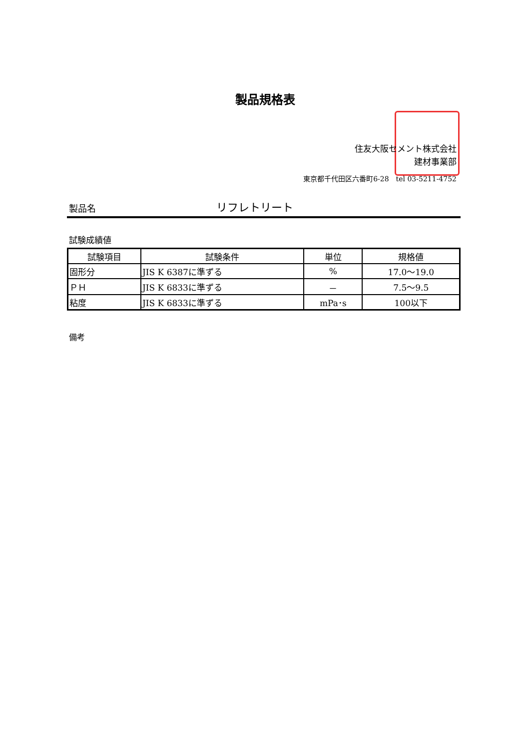製品規格表
住友大阪セメント株式会社
建材事業部
東京都千代田区六番町6-28　tel 03-5211-4752
製品名 リフレトリート
試験成績値
| 試験項目 | 試験条件 | 単位 | 規格値 |
| --- | --- | --- | --- |
| 固形分 | JIS K 6387に準ずる | % | 17.0～19.0 |
| ＰＨ | JIS K 6833に準ずる | － | 7.5～9.5 |
| 粘度 | JIS K 6833に準ずる | mPa･s | 100以下 |
備考